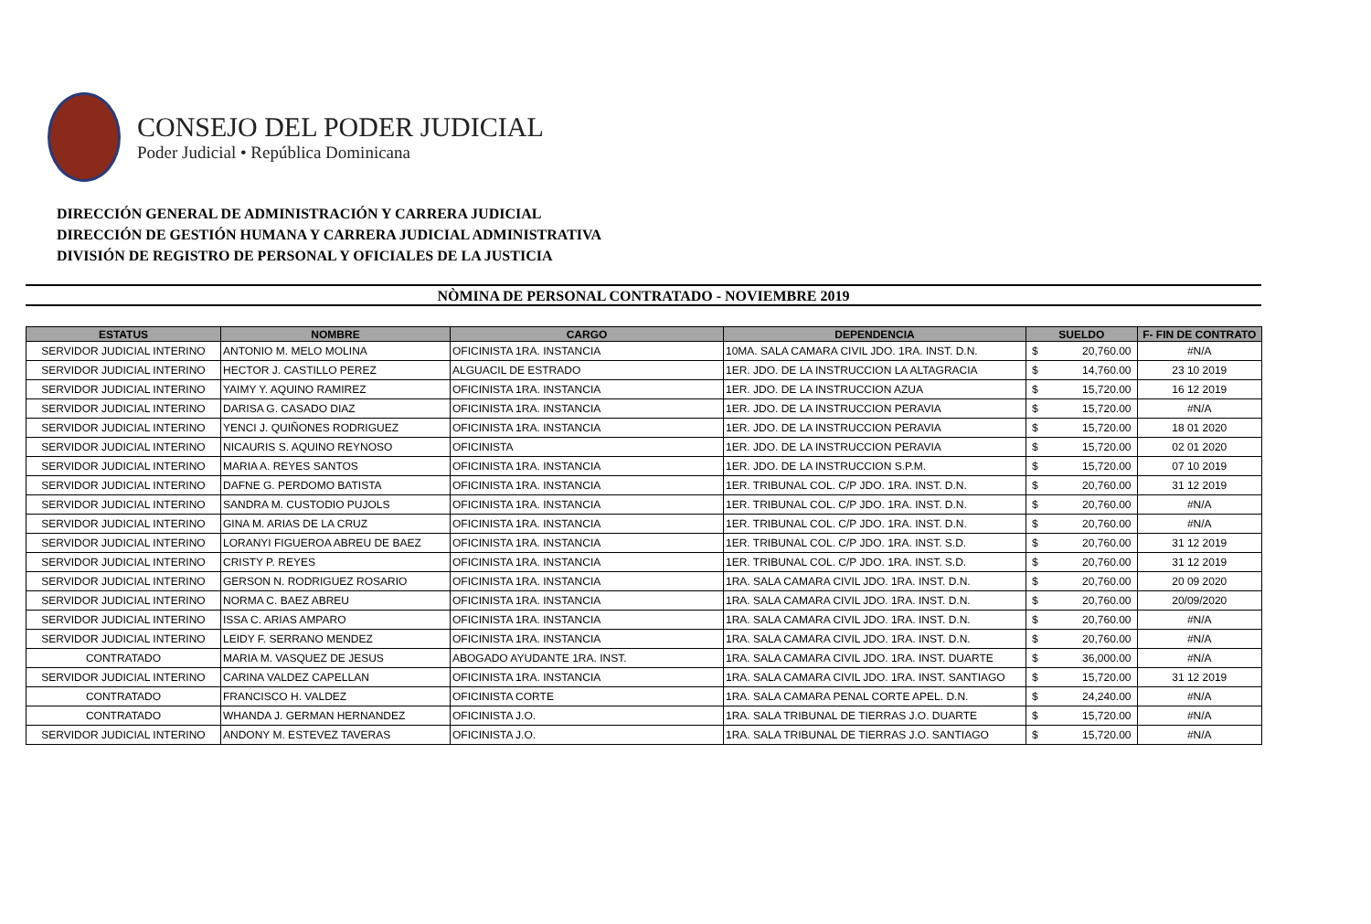CONSEJO DEL PODER JUDICIAL
Poder Judicial • República Dominicana
DIRECCIÓN GENERAL DE ADMINISTRACIÓN Y CARRERA JUDICIAL
DIRECCIÓN DE GESTIÓN HUMANA Y CARRERA JUDICIAL ADMINISTRATIVA
DIVISIÓN DE REGISTRO DE PERSONAL Y OFICIALES DE LA JUSTICIA
NÒMINA DE PERSONAL CONTRATADO - NOVIEMBRE 2019
| ESTATUS | NOMBRE | CARGO | DEPENDENCIA | SUELDO | | F- FIN DE CONTRATO |
| --- | --- | --- | --- | --- | --- | --- |
| SERVIDOR JUDICIAL INTERINO | ANTONIO M. MELO MOLINA | OFICINISTA 1RA. INSTANCIA | 10MA. SALA CAMARA CIVIL JDO. 1RA. INST. D.N. | $ | 20,760.00 | #N/A |
| SERVIDOR JUDICIAL INTERINO | HECTOR J. CASTILLO PEREZ | ALGUACIL DE ESTRADO | 1ER. JDO. DE LA INSTRUCCION LA ALTAGRACIA | $ | 14,760.00 | 23 10 2019 |
| SERVIDOR JUDICIAL INTERINO | YAIMY Y. AQUINO RAMIREZ | OFICINISTA 1RA. INSTANCIA | 1ER. JDO. DE LA INSTRUCCION AZUA | $ | 15,720.00 | 16 12 2019 |
| SERVIDOR JUDICIAL INTERINO | DARISA G. CASADO DIAZ | OFICINISTA 1RA. INSTANCIA | 1ER. JDO. DE LA INSTRUCCION PERAVIA | $ | 15,720.00 | #N/A |
| SERVIDOR JUDICIAL INTERINO | YENCI J. QUIÑONES RODRIGUEZ | OFICINISTA 1RA. INSTANCIA | 1ER. JDO. DE LA INSTRUCCION PERAVIA | $ | 15,720.00 | 18 01 2020 |
| SERVIDOR JUDICIAL INTERINO | NICAURIS S. AQUINO REYNOSO | OFICINISTA | 1ER. JDO. DE LA INSTRUCCION PERAVIA | $ | 15,720.00 | 02 01 2020 |
| SERVIDOR JUDICIAL INTERINO | MARIA A. REYES SANTOS | OFICINISTA 1RA. INSTANCIA | 1ER. JDO. DE LA INSTRUCCION S.P.M. | $ | 15,720.00 | 07 10 2019 |
| SERVIDOR JUDICIAL INTERINO | DAFNE G. PERDOMO BATISTA | OFICINISTA 1RA. INSTANCIA | 1ER. TRIBUNAL COL. C/P JDO. 1RA. INST. D.N. | $ | 20,760.00 | 31 12 2019 |
| SERVIDOR JUDICIAL INTERINO | SANDRA M. CUSTODIO PUJOLS | OFICINISTA 1RA. INSTANCIA | 1ER. TRIBUNAL COL. C/P JDO. 1RA. INST. D.N. | $ | 20,760.00 | #N/A |
| SERVIDOR JUDICIAL INTERINO | GINA M. ARIAS DE LA CRUZ | OFICINISTA 1RA. INSTANCIA | 1ER. TRIBUNAL COL. C/P JDO. 1RA. INST. D.N. | $ | 20,760.00 | #N/A |
| SERVIDOR JUDICIAL INTERINO | LORANYI FIGUEROA ABREU DE BAEZ | OFICINISTA 1RA. INSTANCIA | 1ER. TRIBUNAL COL. C/P JDO. 1RA. INST. S.D. | $ | 20,760.00 | 31 12 2019 |
| SERVIDOR JUDICIAL INTERINO | CRISTY P. REYES | OFICINISTA 1RA. INSTANCIA | 1ER. TRIBUNAL COL. C/P JDO. 1RA. INST. S.D. | $ | 20,760.00 | 31 12 2019 |
| SERVIDOR JUDICIAL INTERINO | GERSON N. RODRIGUEZ ROSARIO | OFICINISTA 1RA. INSTANCIA | 1RA. SALA CAMARA CIVIL JDO. 1RA. INST. D.N. | $ | 20,760.00 | 20 09 2020 |
| SERVIDOR JUDICIAL INTERINO | NORMA C. BAEZ ABREU | OFICINISTA 1RA. INSTANCIA | 1RA. SALA CAMARA CIVIL JDO. 1RA. INST. D.N. | $ | 20,760.00 | 20/09/2020 |
| SERVIDOR JUDICIAL INTERINO | ISSA C. ARIAS AMPARO | OFICINISTA 1RA. INSTANCIA | 1RA. SALA CAMARA CIVIL JDO. 1RA. INST. D.N. | $ | 20,760.00 | #N/A |
| SERVIDOR JUDICIAL INTERINO | LEIDY F. SERRANO MENDEZ | OFICINISTA 1RA. INSTANCIA | 1RA. SALA CAMARA CIVIL JDO. 1RA. INST. D.N. | $ | 20,760.00 | #N/A |
| CONTRATADO | MARIA M. VASQUEZ DE JESUS | ABOGADO AYUDANTE 1RA. INST. | 1RA. SALA CAMARA CIVIL JDO. 1RA. INST. DUARTE | $ | 36,000.00 | #N/A |
| SERVIDOR JUDICIAL INTERINO | CARINA VALDEZ CAPELLAN | OFICINISTA 1RA. INSTANCIA | 1RA. SALA CAMARA CIVIL JDO. 1RA. INST. SANTIAGO | $ | 15,720.00 | 31 12 2019 |
| CONTRATADO | FRANCISCO H. VALDEZ | OFICINISTA CORTE | 1RA. SALA CAMARA PENAL CORTE APEL. D.N. | $ | 24,240.00 | #N/A |
| CONTRATADO | WHANDA J. GERMAN HERNANDEZ | OFICINISTA J.O. | 1RA. SALA TRIBUNAL DE TIERRAS J.O. DUARTE | $ | 15,720.00 | #N/A |
| SERVIDOR JUDICIAL INTERINO | ANDONY M. ESTEVEZ TAVERAS | OFICINISTA J.O. | 1RA. SALA TRIBUNAL DE TIERRAS J.O. SANTIAGO | $ | 15,720.00 | #N/A |